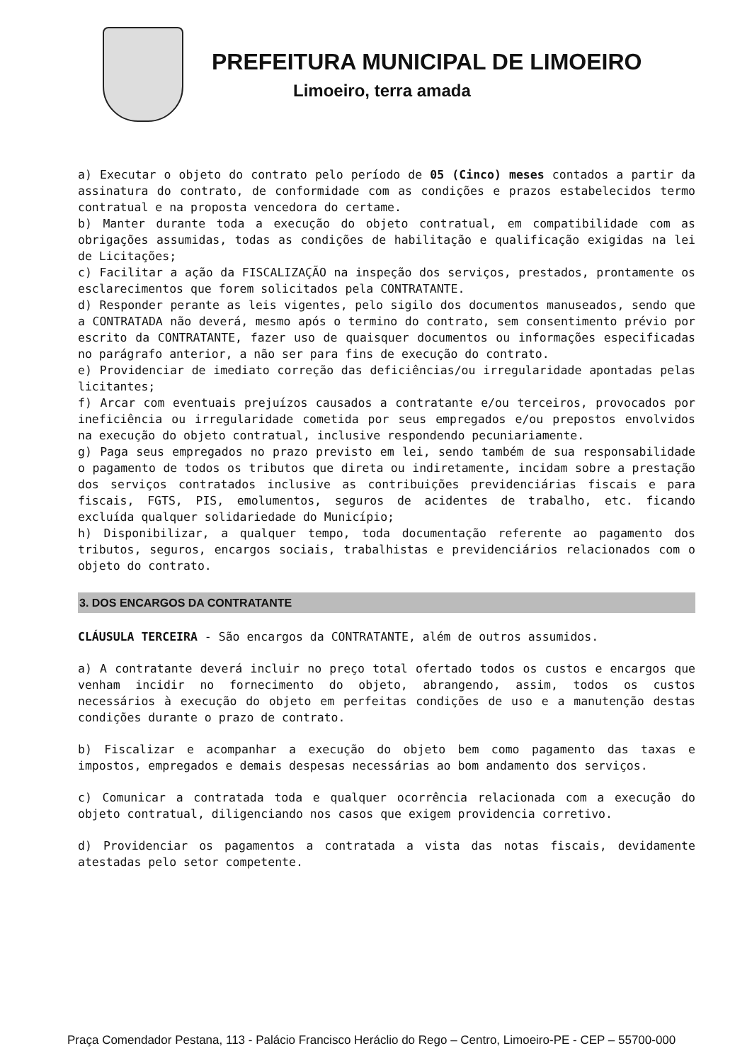PREFEITURA MUNICIPAL DE LIMOEIRO
Limoeiro, terra amada
a) Executar o objeto do contrato pelo período de 05 (Cinco) meses contados a partir da assinatura do contrato, de conformidade com as condições e prazos estabelecidos termo contratual e na proposta vencedora do certame.
b) Manter durante toda a execução do objeto contratual, em compatibilidade com as obrigações assumidas, todas as condições de habilitação e qualificação exigidas na lei de Licitações;
c) Facilitar a ação da FISCALIZAÇÃO na inspeção dos serviços, prestados, prontamente os esclarecimentos que forem solicitados pela CONTRATANTE.
d) Responder perante as leis vigentes, pelo sigilo dos documentos manuseados, sendo que a CONTRATADA não deverá, mesmo após o termino do contrato, sem consentimento prévio por escrito da CONTRATANTE, fazer uso de quaisquer documentos ou informações especificadas no parágrafo anterior, a não ser para fins de execução do contrato.
e) Providenciar de imediato correção das deficiências/ou irregularidade apontadas pelas licitantes;
f) Arcar com eventuais prejuízos causados a contratante e/ou terceiros, provocados por ineficiência ou irregularidade cometida por seus empregados e/ou prepostos envolvidos na execução do objeto contratual, inclusive respondendo pecuniariamente.
g) Paga seus empregados no prazo previsto em lei, sendo também de sua responsabilidade o pagamento de todos os tributos que direta ou indiretamente, incidam sobre a prestação dos serviços contratados inclusive as contribuições previdenciárias fiscais e para fiscais, FGTS, PIS, emolumentos, seguros de acidentes de trabalho, etc. ficando excluída qualquer solidariedade do Município;
h) Disponibilizar, a qualquer tempo, toda documentação referente ao pagamento dos tributos, seguros, encargos sociais, trabalhistas e previdenciários relacionados com o objeto do contrato.
3. DOS ENCARGOS DA CONTRATANTE
CLÁUSULA TERCEIRA - São encargos da CONTRATANTE, além de outros assumidos.
a) A contratante deverá incluir no preço total ofertado todos os custos e encargos que venham incidir no fornecimento do objeto, abrangendo, assim, todos os custos necessários à execução do objeto em perfeitas condições de uso e a manutenção destas condições durante o prazo de contrato.
b) Fiscalizar e acompanhar a execução do objeto bem como pagamento das taxas e impostos, empregados e demais despesas necessárias ao bom andamento dos serviços.
c) Comunicar a contratada toda e qualquer ocorrência relacionada com a execução do objeto contratual, diligenciando nos casos que exigem providencia corretivo.
d) Providenciar os pagamentos a contratada a vista das notas fiscais, devidamente atestadas pelo setor competente.
Praça Comendador Pestana, 113 - Palácio Francisco Heráclio do Rego – Centro, Limoeiro-PE - CEP – 55700-000